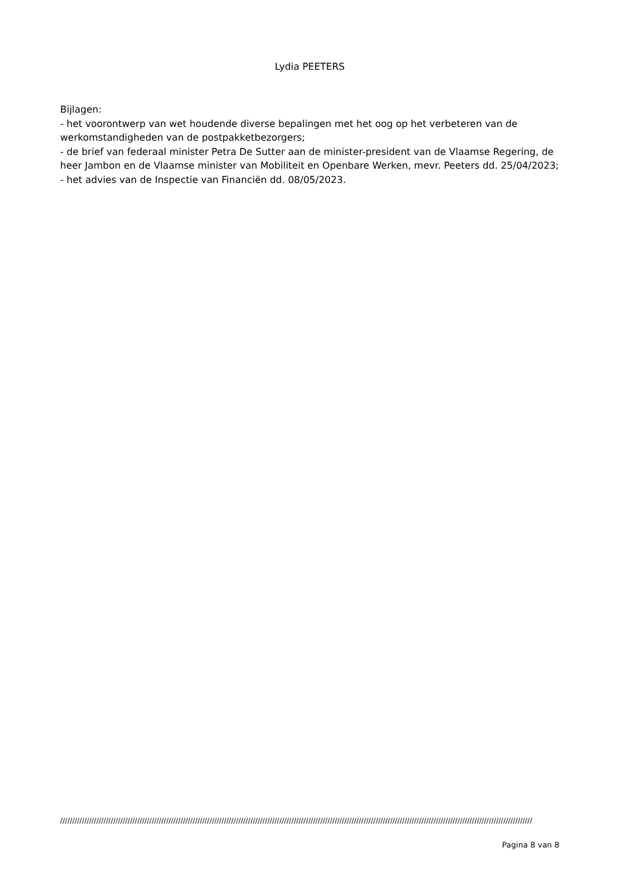Lydia PEETERS
Bijlagen:
- het voorontwerp van wet houdende diverse bepalingen met het oog op het verbeteren van de werkomstandigheden van de postpakketbezorgers;
- de brief van federaal minister Petra De Sutter aan de minister-president van de Vlaamse Regering, de heer Jambon en de Vlaamse minister van Mobiliteit en Openbare Werken, mevr. Peeters dd. 25/04/2023;
- het advies van de Inspectie van Financiën dd. 08/05/2023.
////////////////////////////////////////////////////////////////////////////////////////////////////////////////////////////////////////////////////////////////////////////////////////////////////
Pagina 8 van 8